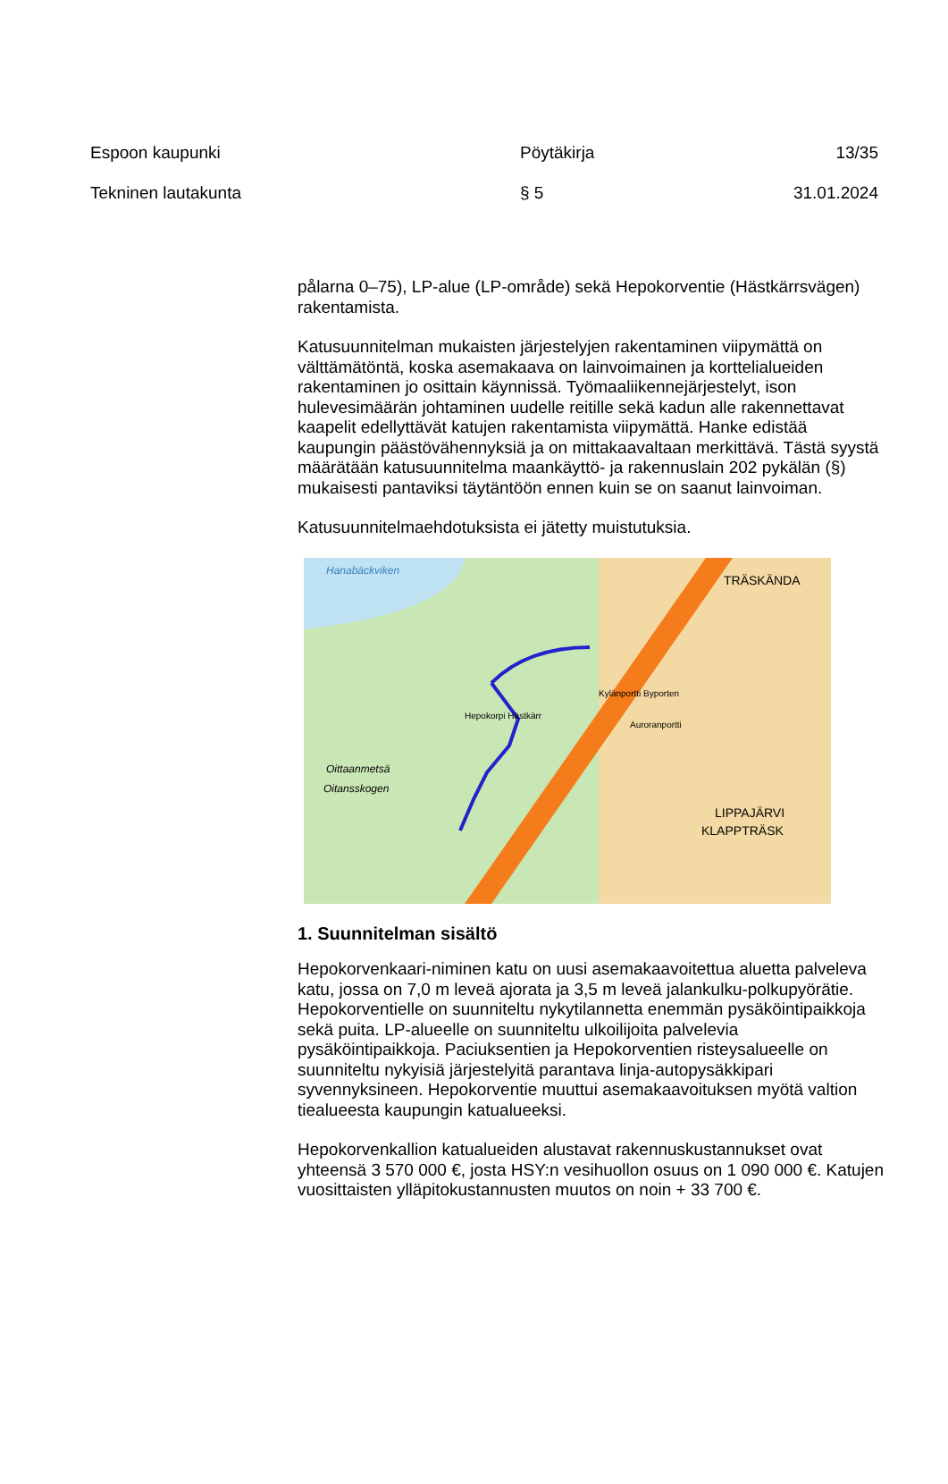Espoon kaupunki Pöytäkirja 13/35
Tekninen lautakunta § 5 31.01.2024
pålarna 0–75), LP-alue (LP-område) sekä Hepokorventie (Hästkärrsvägen) rakentamista.
Katusuunnitelman mukaisten järjestelyjen rakentaminen viipymättä on välttämätöntä, koska asemakaava on lainvoimainen ja korttelialueiden rakentaminen jo osittain käynnissä. Työmaaliikennejärjestelyt, ison hulevesimäärän johtaminen uudelle reitille sekä kadun alle rakennettavat kaapelit edellyttävät katujen rakentamista viipymättä. Hanke edistää kaupungin päästövähennyksiä ja on mittakaavaltaan merkittävä. Tästä syystä määrätään katusuunnitelma maankäyttö- ja rakennuslain 202 pykälän (§) mukaisesti pantaviksi täytäntöön ennen kuin se on saanut lainvoiman.
Katusuunnitelmaehdotuksista ei jätetty muistutuksia.
Hanabäckviken
TRÄSKÄNDA
Oittaanmetsä
Oitansskogen
LIPPAJÄRVI
KLAPPTRÄSK
Hepokorpi Hästkärr
Kylänportti Byporten
Auroranportti
1. Suunnitelman sisältö
Hepokorvenkaari-niminen katu on uusi asemakaavoitettua aluetta palveleva katu, jossa on 7,0 m leveä ajorata ja 3,5 m leveä jalankulku-polkupyörätie. Hepokorventielle on suunniteltu nykytilannetta enemmän pysäköintipaikkoja sekä puita. LP-alueelle on suunniteltu ulkoilijoita palvelevia pysäköintipaikkoja. Paciuksentien ja Hepokorventien risteysalueelle on suunniteltu nykyisiä järjestelyitä parantava linja-autopysäkkipari syvennyksineen. Hepokorventie muuttui asemakaavoituksen myötä valtion tiealueesta kaupungin katualueeksi.
Hepokorvenkallion katualueiden alustavat rakennuskustannukset ovat yhteensä 3 570 000 €, josta HSY:n vesihuollon osuus on 1 090 000 €. Katujen vuosittaisten ylläpitokustannusten muutos on noin + 33 700 €.